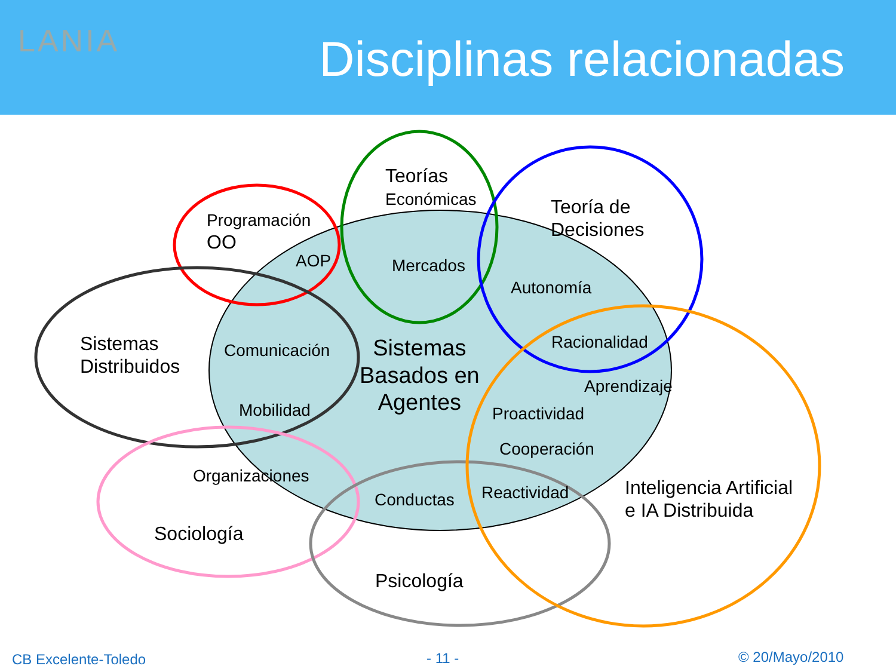LANIA Disciplinas relacionadas
Teorías
Económicas
Programación
OO
Teoría de
Decisiones
AOP Mercados
Autonomía
Sistemas
Distribuidos
Comunicación
Sistemas
Basados en
Agentes
Racionalidad
Aprendizaje
Mobilidad Proactividad
Cooperación
Organizaciones
Conductas Reactividad
Inteligencia Artificial
e IA Distribuida
Sociología
Psicología
CB Excelente-Toledo - 11 - © 20/Mayo/2010